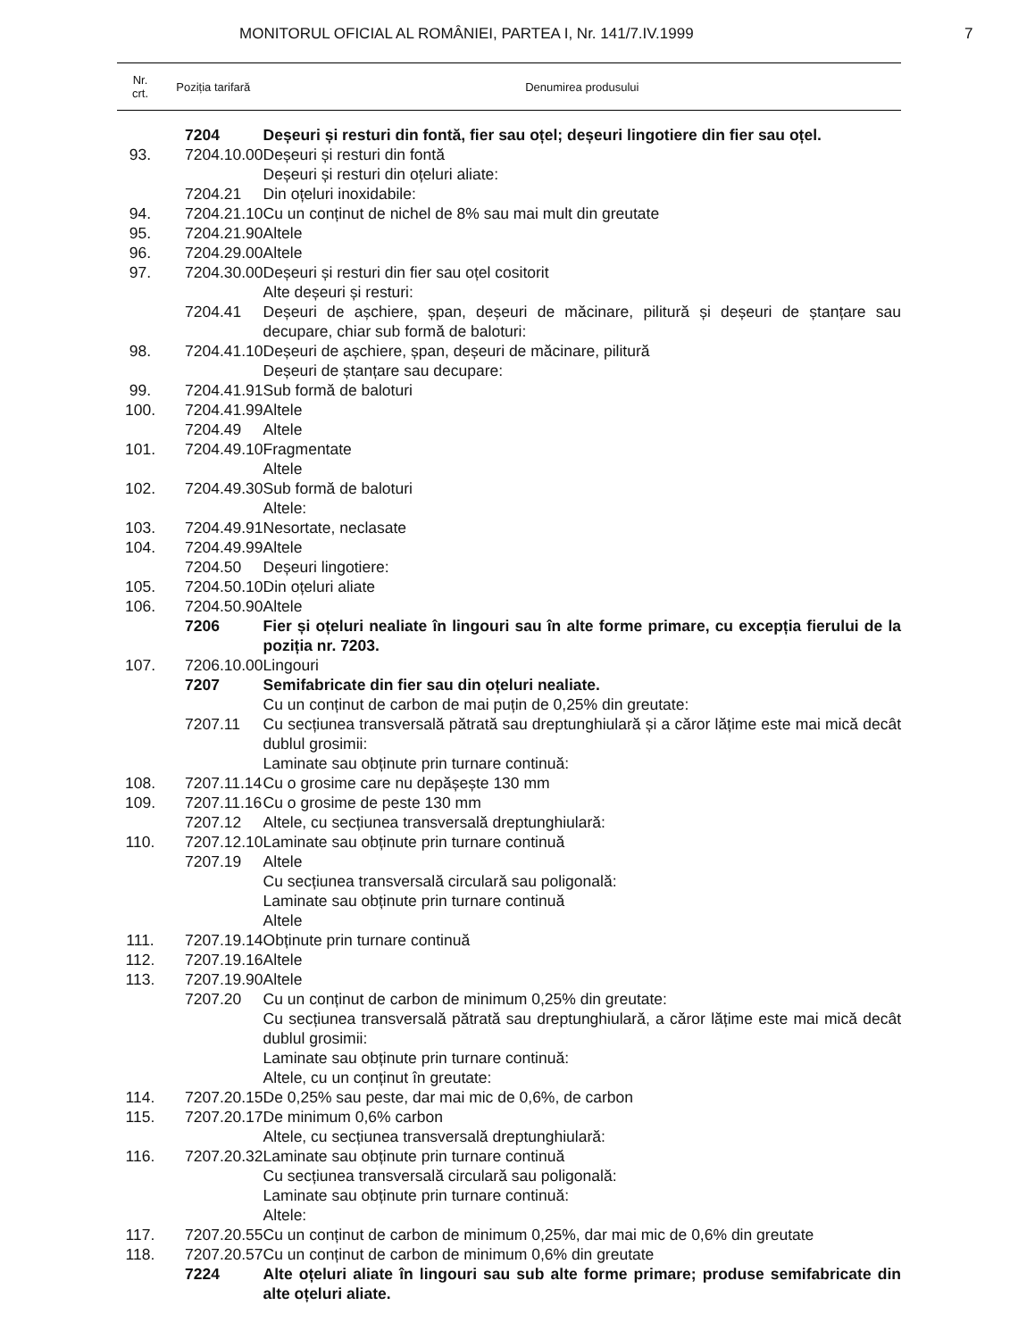MONITORUL OFICIAL AL ROMÂNIEI, PARTEA I, Nr. 141/7.IV.1999 7
| Nr. crt. | Poziția tarifară | Denumirea produsului |
| --- | --- | --- |
| | 7204 | Deșeuri și resturi din fontă, fier sau oțel; deșeuri lingotiere din fier sau oțel. |
| 93. | 7204.10.00 | Deșeuri și resturi din fontă |
| | | Deșeuri și resturi din oțeluri aliate: |
| | 7204.21 | Din oțeluri inoxidabile: |
| 94. | 7204.21.10 | Cu un conținut de nichel de 8% sau mai mult din greutate |
| 95. | 7204.21.90 | Altele |
| 96. | 7204.29.00 | Altele |
| 97. | 7204.30.00 | Deșeuri și resturi din fier sau oțel cositorit |
| | | Alte deșeuri și resturi: |
| | 7204.41 | Deșeuri de așchiere, șpan, deșeuri de măcinare, pilitură și deșeuri de ștanțare sau decupare, chiar sub formă de baloturi: |
| 98. | 7204.41.10 | Deșeuri de așchiere, șpan, deșeuri de măcinare, pilitură |
| | | Deșeuri de ștanțare sau decupare: |
| 99. | 7204.41.91 | Sub formă de baloturi |
| 100. | 7204.41.99 | Altele |
| | 7204.49 | Altele |
| 101. | 7204.49.10 | Fragmentate |
| | | Altele |
| 102. | 7204.49.30 | Sub formă de baloturi |
| | | Altele: |
| 103. | 7204.49.91 | Nesortate, neclasate |
| 104. | 7204.49.99 | Altele |
| | 7204.50 | Deșeuri lingotiere: |
| 105. | 7204.50.10 | Din oțeluri aliate |
| 106. | 7204.50.90 | Altele |
| | 7206 | Fier și oțeluri nealiate în lingouri sau în alte forme primare, cu excepția fierului de la poziția nr. 7203. |
| 107. | 7206.10.00 | Lingouri |
| | 7207 | Semifabricate din fier sau din oțeluri nealiate. |
| | | Cu un conținut de carbon de mai puțin de 0,25% din greutate: |
| | 7207.11 | Cu secțiunea transversală pătrată sau dreptunghiulară și a căror lățime este mai mică decât dublul grosimii: |
| | | Laminate sau obținute prin turnare continuă: |
| 108. | 7207.11.14 | Cu o grosime care nu depășește 130 mm |
| 109. | 7207.11.16 | Cu o grosime de peste 130 mm |
| | 7207.12 | Altele, cu secțiunea transversală dreptunghiulară: |
| 110. | 7207.12.10 | Laminate sau obținute prin turnare continuă |
| | 7207.19 | Altele |
| | | Cu secțiunea transversală circulară sau poligonală: |
| | | Laminate sau obținute prin turnare continuă |
| | | Altele |
| 111. | 7207.19.14 | Obținute prin turnare continuă |
| 112. | 7207.19.16 | Altele |
| 113. | 7207.19.90 | Altele |
| | 7207.20 | Cu un conținut de carbon de minimum 0,25% din greutate: |
| | | Cu secțiunea transversală pătrată sau dreptunghiulară, a căror lățime este mai mică decât dublul grosimii: |
| | | Laminate sau obținute prin turnare continuă: |
| | | Altele, cu un conținut în greutate: |
| 114. | 7207.20.15 | De 0,25% sau peste, dar mai mic de 0,6%, de carbon |
| 115. | 7207.20.17 | De minimum 0,6% carbon |
| | | Altele, cu secțiunea transversală dreptunghiulară: |
| 116. | 7207.20.32 | Laminate sau obținute prin turnare continuă |
| | | Cu secțiunea transversală circulară sau poligonală: |
| | | Laminate sau obținute prin turnare continuă: |
| | | Altele: |
| 117. | 7207.20.55 | Cu un conținut de carbon de minimum 0,25%, dar mai mic de 0,6% din greutate |
| 118. | 7207.20.57 | Cu un conținut de carbon de minimum 0,6% din greutate |
| | 7224 | Alte oțeluri aliate în lingouri sau sub alte forme primare; produse semifabricate din alte oțeluri aliate. |